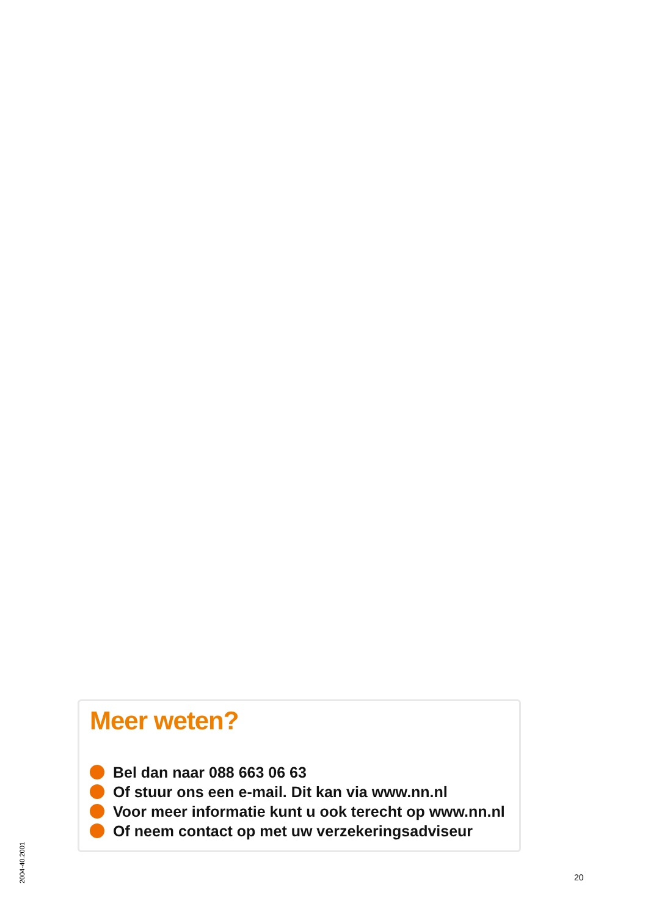Meer weten?
Bel dan naar 088 663 06 63
Of stuur ons een e-mail. Dit kan via www.nn.nl
Voor meer informatie kunt u ook terecht op www.nn.nl
Of neem contact op met uw verzekeringsadviseur
2004-40.2001
20